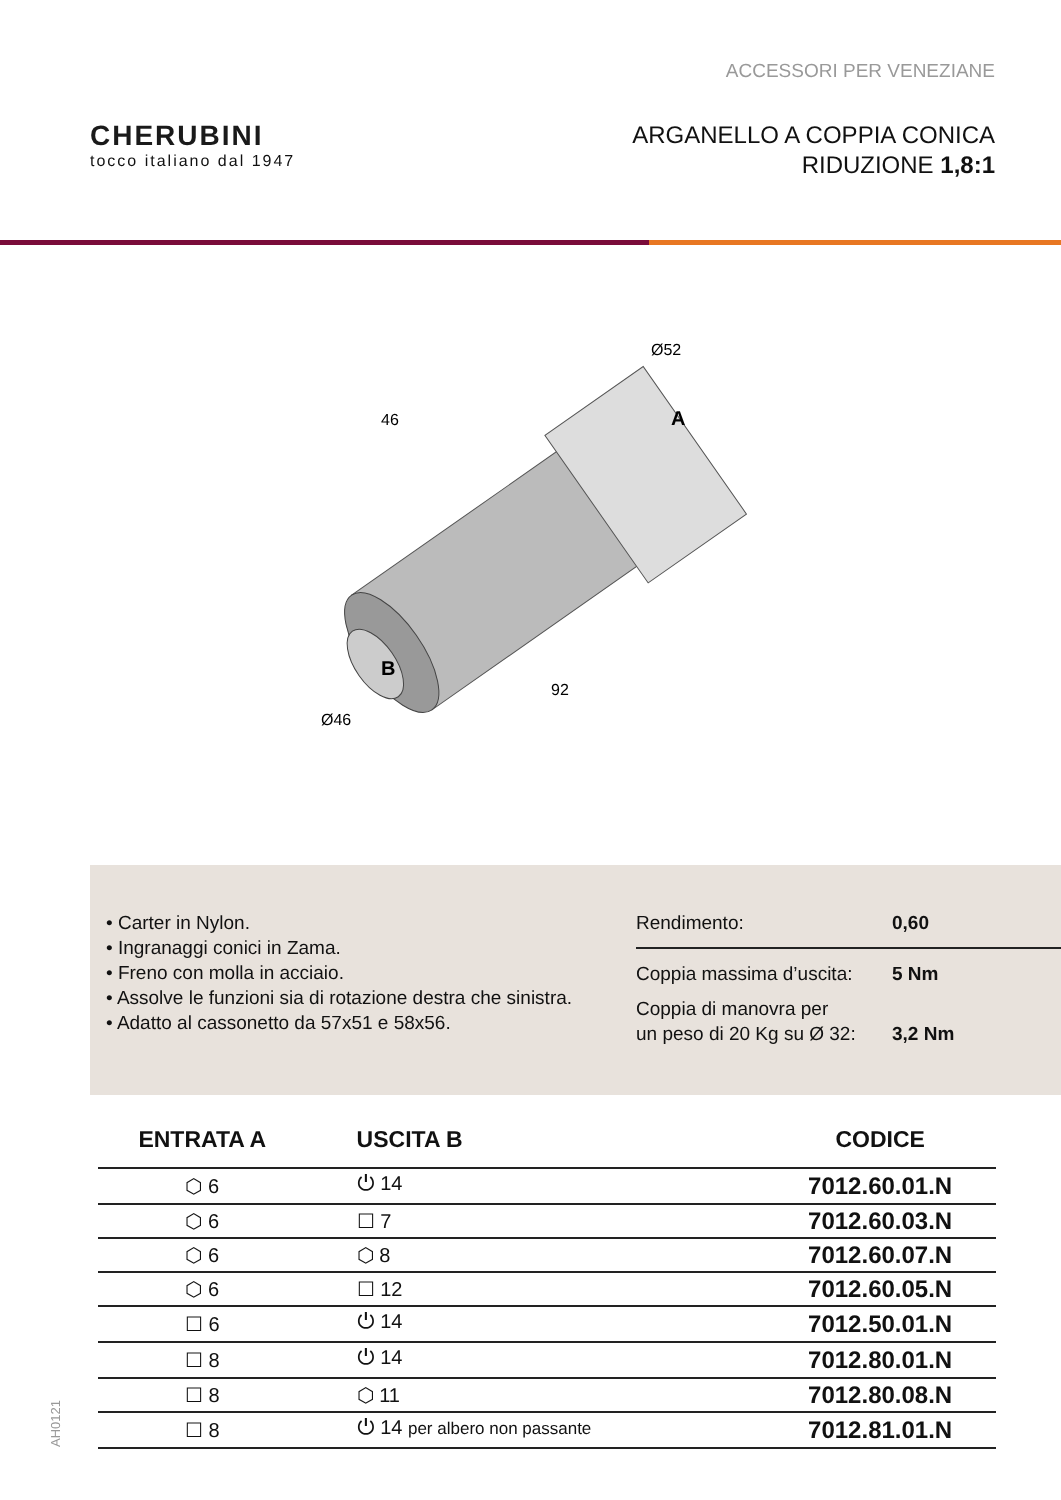ACCESSORI PER VENEZIANE
CHERUBINI
tocco italiano dal 1947
ARGANELLO A COPPIA CONICA
RIDUZIONE 1,8:1
46
Ø52
A
B
Ø46
92
• Carter in Nylon.
• Ingranaggi conici in Zama.
• Freno con molla in acciaio.
• Assolve le funzioni sia di rotazione destra che sinistra.
• Adatto al cassonetto da 57x51 e 58x56.
Rendimento: 0,60
Coppia massima d’uscita: 5 Nm
Coppia di manovra per
un peso di 20 Kg su Ø 32: 3,2 Nm
| ENTRATA A | USCITA B | CODICE |
| --- | --- | --- |
| ⬡ 6 | ⏻ 14 | 7012.60.01.N |
| ⬡ 6 | ☐ 7 | 7012.60.03.N |
| ⬡ 6 | ⬡ 8 | 7012.60.07.N |
| ⬡ 6 | ☐ 12 | 7012.60.05.N |
| ☐ 6 | ⏻ 14 | 7012.50.01.N |
| ☐ 8 | ⏻ 14 | 7012.80.01.N |
| ☐ 8 | ⬡ 11 | 7012.80.08.N |
| ☐ 8 | ⏻ 14 per albero non passante | 7012.81.01.N |
AH0121